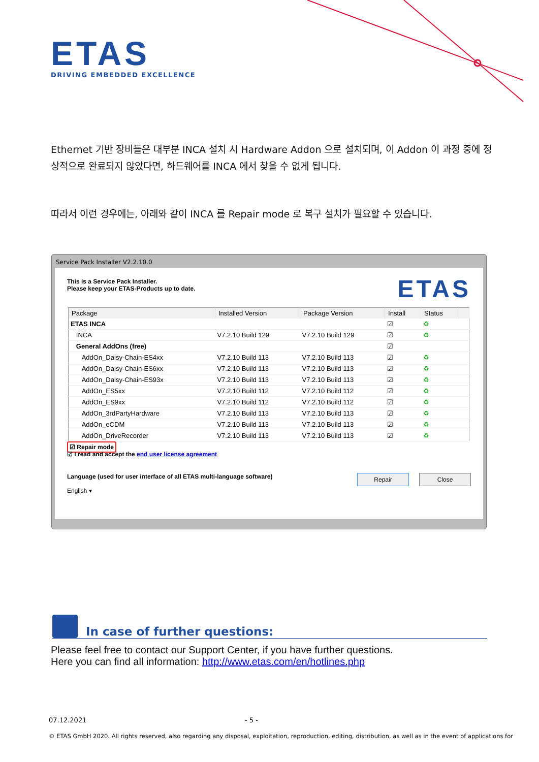ETAS
DRIVING EMBEDDED EXCELLENCE
Ethernet 기반 장비들은 대부분 INCA 설치 시 Hardware Addon 으로 설치되며, 이 Addon 이 과정 중에 정상적으로 완료되지 않았다면, 하드웨어를 INCA 에서 찾을 수 없게 됩니다.
따라서 이런 경우에는, 아래와 같이 INCA 를 Repair mode 로 복구 설치가 필요할 수 있습니다.
Service Pack Installer V2.2.10.0
This is a Service Pack Installer.
Please keep your ETAS-Products up to date.
ETAS
| Package | Installed Version | Package Version | Install | Status | |
| --- | --- | --- | --- | --- | --- |
| ETAS INCA | | | ☑ | ♻ | |
| INCA | V7.2.10 Build 129 | V7.2.10 Build 129 | ☑ | ♻ | |
| General AddOns (free) | | | ☑ | | |
| AddOn_Daisy-Chain-ES4xx | V7.2.10 Build 113 | V7.2.10 Build 113 | ☑ | ♻ | |
| AddOn_Daisy-Chain-ES6xx | V7.2.10 Build 113 | V7.2.10 Build 113 | ☑ | ♻ | |
| AddOn_Daisy-Chain-ES93x | V7.2.10 Build 113 | V7.2.10 Build 113 | ☑ | ♻ | |
| AddOn_ES5xx | V7.2.10 Build 112 | V7.2.10 Build 112 | ☑ | ♻ | |
| AddOn_ES9xx | V7.2.10 Build 112 | V7.2.10 Build 112 | ☑ | ♻ | |
| AddOn_3rdPartyHardware | V7.2.10 Build 113 | V7.2.10 Build 113 | ☑ | ♻ | |
| AddOn_eCDM | V7.2.10 Build 113 | V7.2.10 Build 113 | ☑ | ♻ | |
| AddOn_DriveRecorder | V7.2.10 Build 113 | V7.2.10 Build 113 | ☑ | ♻ | |
☑ Repair mode
☑ I read and accept the end user license agreement
Language (used for user interface of all ETAS multi-language software)
English ▾
Repair Close
In case of further questions:
Please feel free to contact our Support Center, if you have further questions.
Here you can find all information: http://www.etas.com/en/hotlines.php
07.12.2021 - 5 -
© ETAS GmbH 2020. All rights reserved, also regarding any disposal, exploitation, reproduction, editing, distribution, as well as in the event of applications for